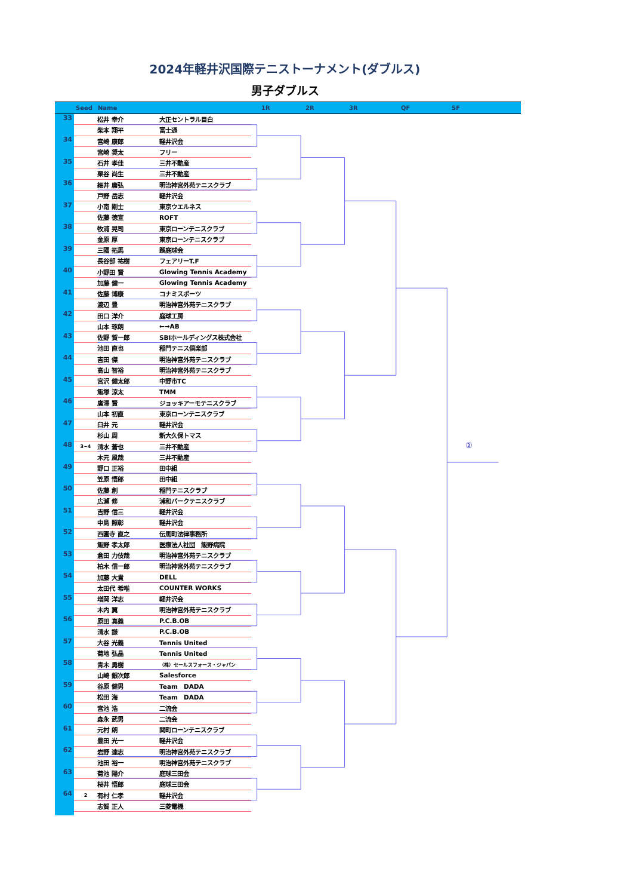2024年軽井沢国際テニストーナメント(ダブルス)
男子ダブルス
Seed Name 1R 2R 3R QF SF
| 33 | | 松井 幸介 | 大正セントラル目白 |
| | | 柴本 翔平 | 富士通 |
| 34 | | 宮崎 康郎 | 軽井沢会 |
| | | 宮崎 奨太 | フリー |
| 35 | | 石井 孝佳 | 三井不動産 |
| | | 粟谷 尚生 | 三井不動産 |
| 36 | | 細井 庸弘 | 明治神宮外苑テニスクラブ |
| | | 戸野 岳志 | 軽井沢会 |
| 37 | | 小南 剛士 | 東京ウエルネス |
| | | 佐藤 徳宣 | ROFT |
| 38 | | 牧浦 晃司 | 東京ローンテニスクラブ |
| | | 金原 厚 | 東京ローンテニスクラブ |
| 39 | | 三國 拓馬 | 蹊庭球会 |
| | | 長谷部 祐樹 | フェアリーT.F |
| 40 | | 小野田 賢 | Glowing Tennis Academy |
| | | 加藤 健一 | Glowing Tennis Academy |
| 41 | | 佐藤 博康 | コナミスポーツ |
| | | 渡辺 豊 | 明治神宮外苑テニスクラブ |
| 42 | | 田口 洋介 | 庭球工房 |
| | | 山本 琢朗 | ←→AB |
| 43 | | 佐野 賀一郎 | SBIホールディングス株式会社 |
| | | 池田 直也 | 稲門テニス倶楽部 |
| 44 | | 吉田 傑 | 明治神宮外苑テニスクラブ |
| | | 高山 智裕 | 明治神宮外苑テニスクラブ |
| 45 | | 宮沢 健太郎 | 中野市TC |
| | | 飯塚 涼太 | TMM |
| 46 | | 廣澤 賢 | ジョッキアーモテニスクラブ |
| | | 山本 初直 | 東京ローンテニスクラブ |
| 47 | | 臼井 元 | 軽井沢会 |
| | | 杉山 周 | 新大久保トマス |
| 48 | 3~4 | 清水 蒼也 | 三井不動産 |
| | | 木元 風哉 | 三井不動産 |
| 49 | | 野口 正裕 | 田中組 |
| | | 笠原 悟郎 | 田中組 |
| 50 | | 佐藤 創 | 稲門テニスクラブ |
| | | 広瀬 修 | 浦和パークテニスクラブ |
| 51 | | 吉野 信三 | 軽井沢会 |
| | | 中島 照彰 | 軽井沢会 |
| 52 | | 西園寺 直之 | 伝馬町法律事務所 |
| | | 飯野 孝太郎 | 医療法人社団 飯野病院 |
| 53 | | 倉田 力伎哉 | 明治神宮外苑テニスクラブ |
| | | 柏木 信一郎 | 明治神宮外苑テニスクラブ |
| 54 | | 加藤 大貴 | DELL |
| | | 太田代 希唯 | COUNTER WORKS |
| 55 | | 増岡 洋志 | 軽井沢会 |
| | | 木内 翼 | 明治神宮外苑テニスクラブ |
| 56 | | 原田 真義 | P.C.B.OB |
| | | 清水 謙 | P.C.B.OB |
| 57 | | 大谷 光義 | Tennis United |
| | | 菊地 弘晶 | Tennis United |
| 58 | | 青木 勇樹 | （株）セールスフォース・ジャパン |
| | | 山崎 銀次郎 | Salesforce |
| 59 | | 谷原 健男 | Team DADA |
| | | 松田 海 | Team DADA |
| 60 | | 宮池 浩 | 二流会 |
| | | 森永 武男 | 二流会 |
| 61 | | 元村 朗 | 関町ローンテニスクラブ |
| | | 豊田 光一 | 軽井沢会 |
| 62 | | 岩野 達志 | 明治神宮外苑テニスクラブ |
| | | 池田 裕一 | 明治神宮外苑テニスクラブ |
| 63 | | 菊池 陽介 | 庭球三田会 |
| | | 桜井 悟郎 | 庭球三田会 |
| 64 | 2 | 有村 仁孝 | 軽井沢会 |
| | | 志賀 正人 | 三菱電機 |
②